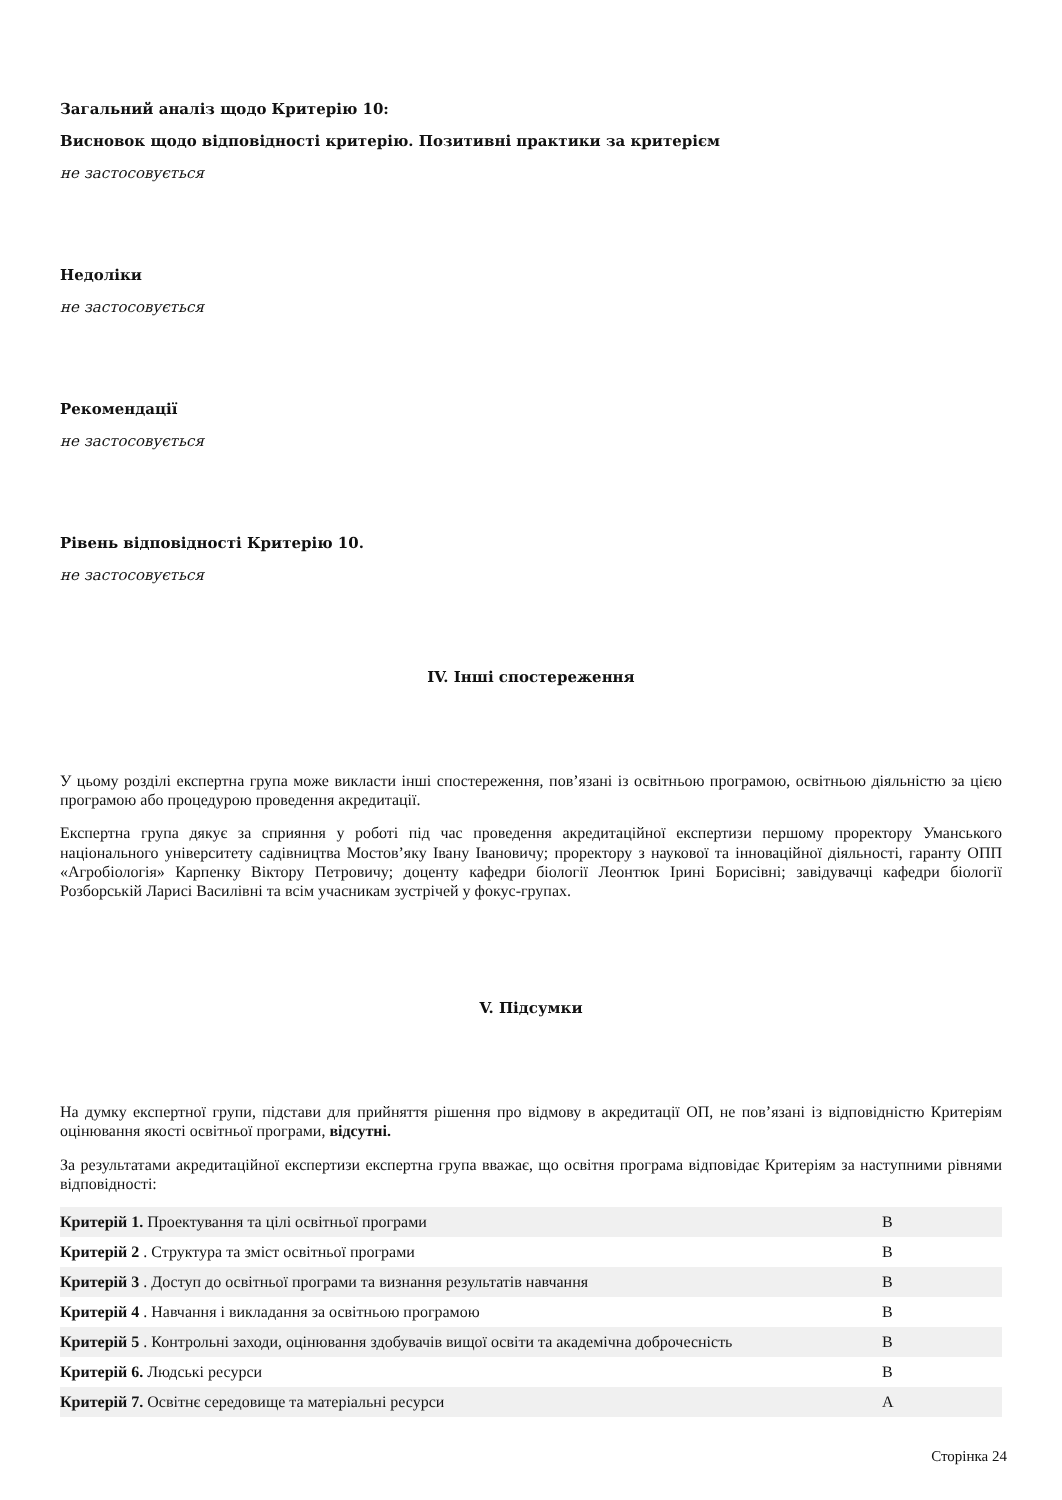Загальний аналіз щодо Критерію 10:
Висновок щодо відповідності критерію. Позитивні практики за критерієм
не застосовується
Недоліки
не застосовується
Рекомендації
не застосовується
Рівень відповідності Критерію 10.
не застосовується
IV. Інші спостереження
У цьому розділі експертна група може викласти інші спостереження, пов’язані із освітньою програмою, освітньою діяльністю за цією програмою або процедурою проведення акредитації.
Експертна група дякує за сприяння у роботі під час проведення акредитаційної експертизи першому проректору Уманського національного університету садівництва Мостов’яку Івану Івановичу; проректору з наукової та інноваційної діяльності, гаранту ОПП «Агробіологія» Карпенку Віктору Петровичу; доценту кафедри біології Леонтюк Ірині Борисівні; завідувачці кафедри біології Розборській Ларисі Василівні та всім учасникам зустрічей у фокус-групах.
V. Підсумки
На думку експертної групи, підстави для прийняття рішення про відмову в акредитації ОП, не пов’язані із відповідністю Критеріям оцінювання якості освітньої програми, відсутні.
За результатами акредитаційної експертизи експертна група вважає, що освітня програма відповідає Критеріям за наступними рівнями відповідності:
| Критерій 1. Проектування та цілі освітньої програми | В |
| Критерій 2 . Структура та зміст освітньої програми | В |
| Критерій 3 . Доступ до освітньої програми та визнання результатів навчання | В |
| Критерій 4 . Навчання і викладання за освітньою програмою | В |
| Критерій 5 . Контрольні заходи, оцінювання здобувачів вищої освіти та академічна доброчесність | В |
| Критерій 6. Людські ресурси | В |
| Критерій 7. Освітнє середовище та матеріальні ресурси | А |
Сторінка 24